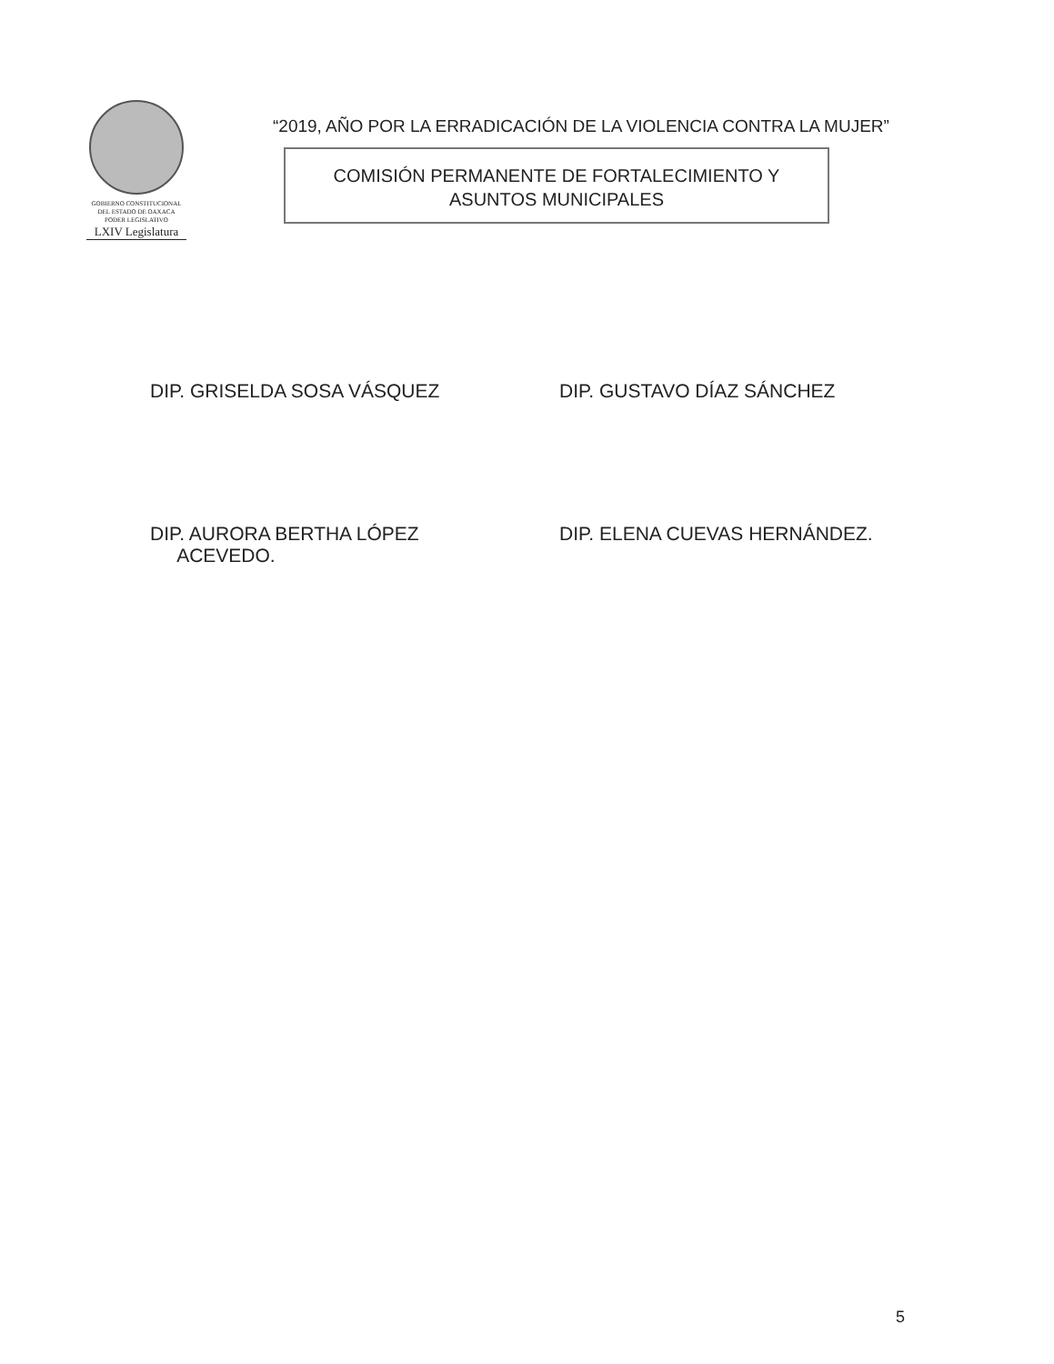GOBIERNO CONSTITUCIONAL
DEL ESTADO DE OAXACA
PODER LEGISLATIVO
LXIV Legislatura
“2019, AÑO POR LA ERRADICACIÓN DE LA VIOLENCIA CONTRA LA MUJER”
COMISIÓN PERMANENTE DE FORTALECIMIENTO Y
ASUNTOS MUNICIPALES
DIP. GRISELDA SOSA VÁSQUEZ DIP. GUSTAVO DÍAZ SÁNCHEZ
DIP. AURORA BERTHA LÓPEZ
ACEVEDO.
DIP. ELENA CUEVAS HERNÁNDEZ.
5